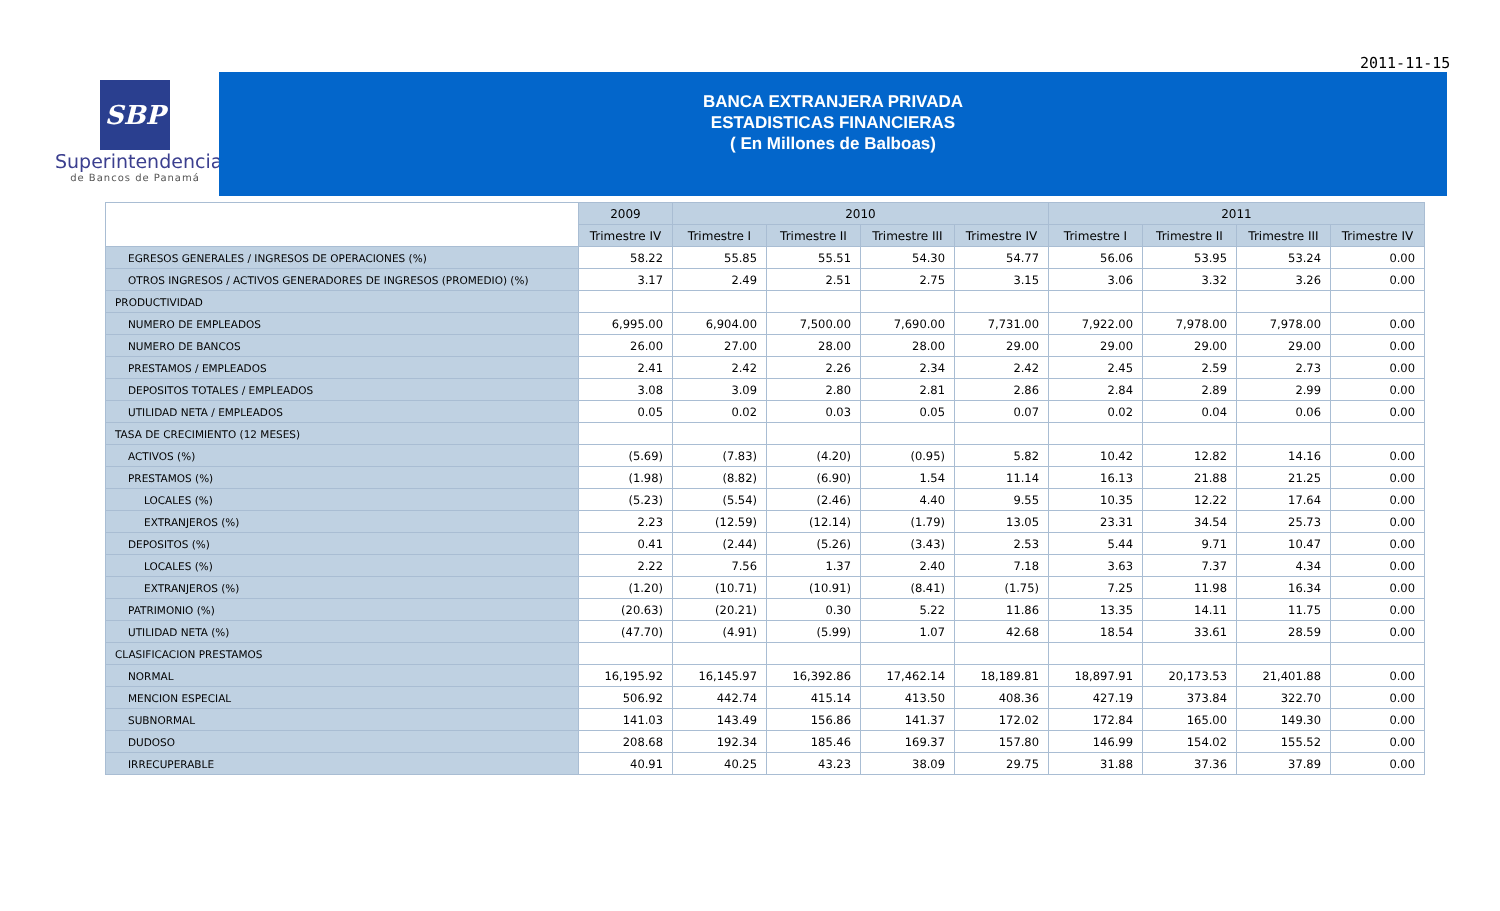2011-11-15
SBP
Superintendencia
de Bancos de Panamá
BANCA EXTRANJERA PRIVADA
ESTADISTICAS FINANCIERAS
( En Millones de Balboas)
| | 2009 | 2010 | | | | 2011 | | | |
| | Trimestre IV | Trimestre I | Trimestre II | Trimestre III | Trimestre IV | Trimestre I | Trimestre II | Trimestre III | Trimestre IV |
| EGRESOS GENERALES / INGRESOS DE OPERACIONES (%) | 58.22 | 55.85 | 55.51 | 54.30 | 54.77 | 56.06 | 53.95 | 53.24 | 0.00 |
| OTROS INGRESOS / ACTIVOS GENERADORES DE INGRESOS (PROMEDIO) (%) | 3.17 | 2.49 | 2.51 | 2.75 | 3.15 | 3.06 | 3.32 | 3.26 | 0.00 |
| PRODUCTIVIDAD | | | | | | | | | |
| NUMERO DE EMPLEADOS | 6,995.00 | 6,904.00 | 7,500.00 | 7,690.00 | 7,731.00 | 7,922.00 | 7,978.00 | 7,978.00 | 0.00 |
| NUMERO DE BANCOS | 26.00 | 27.00 | 28.00 | 28.00 | 29.00 | 29.00 | 29.00 | 29.00 | 0.00 |
| PRESTAMOS / EMPLEADOS | 2.41 | 2.42 | 2.26 | 2.34 | 2.42 | 2.45 | 2.59 | 2.73 | 0.00 |
| DEPOSITOS TOTALES / EMPLEADOS | 3.08 | 3.09 | 2.80 | 2.81 | 2.86 | 2.84 | 2.89 | 2.99 | 0.00 |
| UTILIDAD NETA / EMPLEADOS | 0.05 | 0.02 | 0.03 | 0.05 | 0.07 | 0.02 | 0.04 | 0.06 | 0.00 |
| TASA DE CRECIMIENTO (12 MESES) | | | | | | | | | |
| ACTIVOS (%) | (5.69) | (7.83) | (4.20) | (0.95) | 5.82 | 10.42 | 12.82 | 14.16 | 0.00 |
| PRESTAMOS (%) | (1.98) | (8.82) | (6.90) | 1.54 | 11.14 | 16.13 | 21.88 | 21.25 | 0.00 |
| LOCALES (%) | (5.23) | (5.54) | (2.46) | 4.40 | 9.55 | 10.35 | 12.22 | 17.64 | 0.00 |
| EXTRANJEROS (%) | 2.23 | (12.59) | (12.14) | (1.79) | 13.05 | 23.31 | 34.54 | 25.73 | 0.00 |
| DEPOSITOS (%) | 0.41 | (2.44) | (5.26) | (3.43) | 2.53 | 5.44 | 9.71 | 10.47 | 0.00 |
| LOCALES (%) | 2.22 | 7.56 | 1.37 | 2.40 | 7.18 | 3.63 | 7.37 | 4.34 | 0.00 |
| EXTRANJEROS (%) | (1.20) | (10.71) | (10.91) | (8.41) | (1.75) | 7.25 | 11.98 | 16.34 | 0.00 |
| PATRIMONIO (%) | (20.63) | (20.21) | 0.30 | 5.22 | 11.86 | 13.35 | 14.11 | 11.75 | 0.00 |
| UTILIDAD NETA (%) | (47.70) | (4.91) | (5.99) | 1.07 | 42.68 | 18.54 | 33.61 | 28.59 | 0.00 |
| CLASIFICACION PRESTAMOS | | | | | | | | | |
| NORMAL | 16,195.92 | 16,145.97 | 16,392.86 | 17,462.14 | 18,189.81 | 18,897.91 | 20,173.53 | 21,401.88 | 0.00 |
| MENCION ESPECIAL | 506.92 | 442.74 | 415.14 | 413.50 | 408.36 | 427.19 | 373.84 | 322.70 | 0.00 |
| SUBNORMAL | 141.03 | 143.49 | 156.86 | 141.37 | 172.02 | 172.84 | 165.00 | 149.30 | 0.00 |
| DUDOSO | 208.68 | 192.34 | 185.46 | 169.37 | 157.80 | 146.99 | 154.02 | 155.52 | 0.00 |
| IRRECUPERABLE | 40.91 | 40.25 | 43.23 | 38.09 | 29.75 | 31.88 | 37.36 | 37.89 | 0.00 |